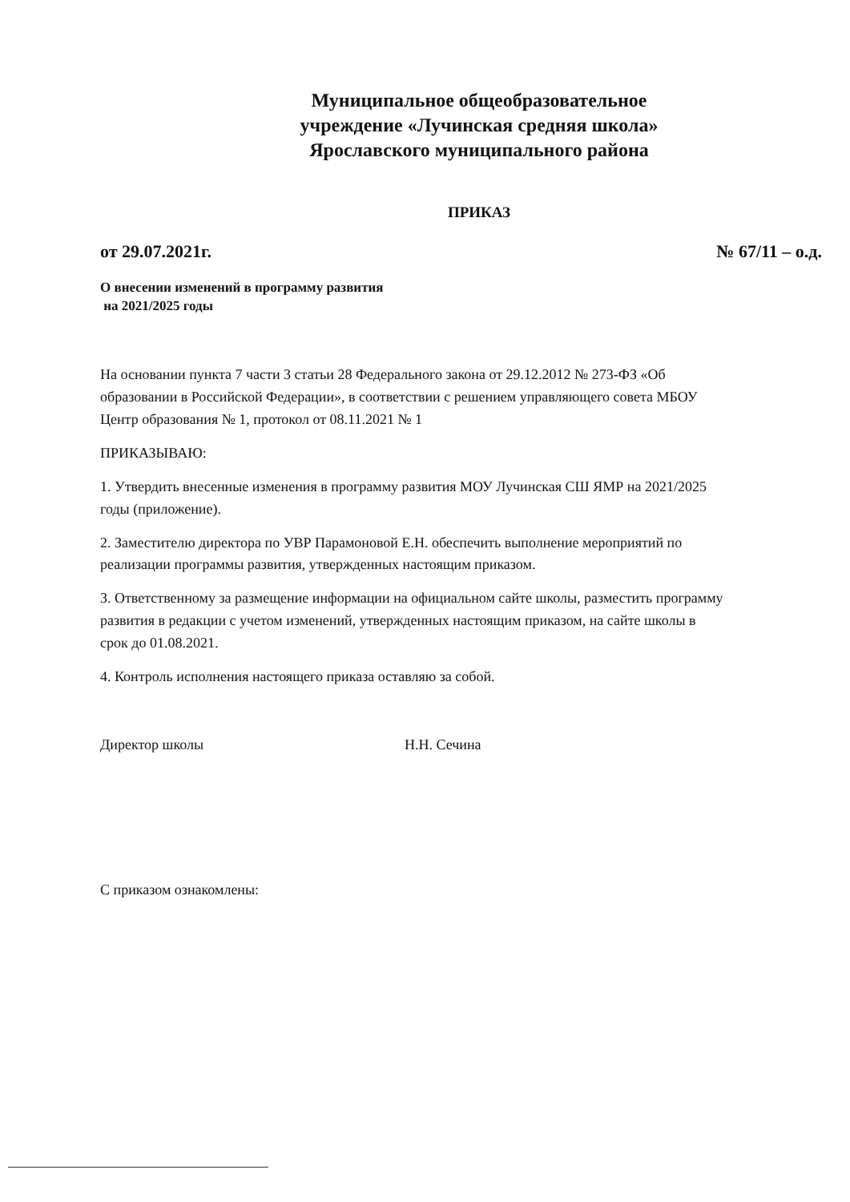Муниципальное общеобразовательное
учреждение «Лучинская средняя школа»
Ярославского муниципального района
ПРИКАЗ
от 29.07.2021г. № 67/11 – о.д.
О внесении изменений в программу развития
на 2021/2025 годы
На основании пункта 7 части 3 статьи 28 Федерального закона от 29.12.2012 № 273-ФЗ «Об образовании в Российской Федерации», в соответствии с решением управляющего совета МБОУ Центр образования № 1, протокол от 08.11.2021 № 1
ПРИКАЗЫВАЮ:
1. Утвердить внесенные изменения в программу развития МОУ Лучинская СШ ЯМР на 2021/2025 годы (приложение).
2. Заместителю директора по УВР Парамоновой Е.Н. обеспечить выполнение мероприятий по реализации программы развития, утвержденных настоящим приказом.
3. Ответственному за размещение информации на официальном сайте школы, разместить программу развития в редакции с учетом изменений, утвержденных настоящим приказом, на сайте школы в срок до 01.08.2021.
4. Контроль исполнения настоящего приказа оставляю за собой.
Директор школы Н.Н. Сечина
С приказом ознакомлены: